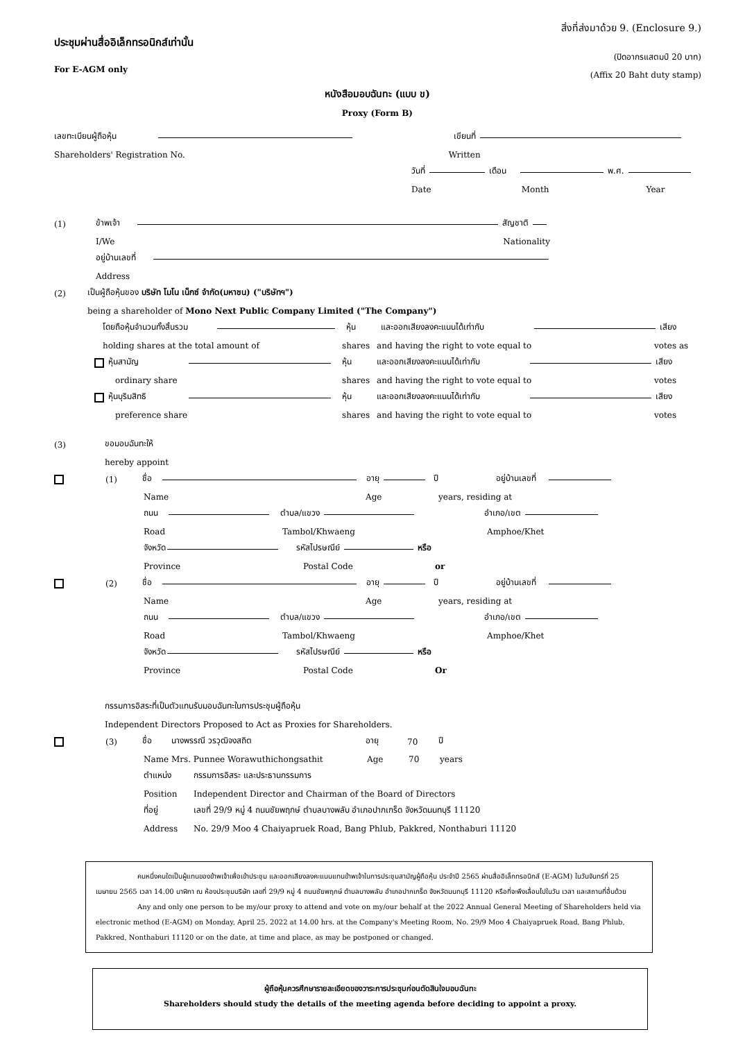ประชุมผ่านสื่ออิเล็กทรอนิกส์เท่านั้น
For E-AGM only
หนังสือมอบฉันทะ (แบบ ข)
Proxy (Form B)
สิ่งที่ส่งมาด้วย 9. (Enclosure 9.)
(ปิดอากรแสตมป์ 20 บาท)
(Affix 20 Baht duty stamp)
เลขทะเบียนผู้ถือหุ้น เขียนที่
Shareholders' Registration No. Written
วันที่ เดือน พ.ศ.
Date Month Year
(1) ข้าพเจ้า สัญชาติ
I/We Nationality
อยู่บ้านเลขที่
Address
(2) เป็นผู้ถือหุ้นของ บริษัท โมโน เน็กซ์ จำกัด(มหาชน) ("บริษัทฯ")
being a shareholder of Mono Next Public Company Limited ("The Company")
โดยถือหุ้นจำนวนทั้งสิ้นรวม หุ้น และออกเสียงลงคะแนนได้เท่ากับ เสียง
holding shares at the total amount of shares and having the right to vote equal to votes as
หุ้นสามัญ หุ้น และออกเสียงลงคะแนนได้เท่ากับ เสียง
ordinary share shares and having the right to vote equal to votes
หุ้นบุริมสิทธิ หุ้น และออกเสียงลงคะแนนได้เท่ากับ เสียง
preference share shares and having the right to vote equal to votes
(3) ขอมอบฉันทะให้
hereby appoint
(1) ชื่อ อายุ ปี อยู่บ้านเลขที่
Name Age years, residing at
ถนน ตำบล/แขวง อำเภอ/เขต
Road Tambol/Khwaeng Amphoe/Khet
จังหวัด รหัสไปรษณีย์ หรือ
Province Postal Code or
(2) ชื่อ อายุ ปี อยู่บ้านเลขที่
Name Age years, residing at
ถนน ตำบล/แขวง อำเภอ/เขต
Road Tambol/Khwaeng Amphoe/Khet
จังหวัด รหัสไปรษณีย์ หรือ
Province Postal Code Or
กรรมการอิสระที่เป็นตัวแทนรับมอบฉันทะในการประชุมผู้ถือหุ้น
Independent Directors Proposed to Act as Proxies for Shareholders.
(3) ชื่อ นางพรรณี วรวุฒิจงสถิต อายุ 70 ปี
Name Mrs. Punnee Worawuthichongsathit Age 70 years
ตำแหน่ง กรรมการอิสระ และประธานกรรมการ
Position Independent Director and Chairman of the Board of Directors
ที่อยู่ เลขที่ 29/9 หมู่ 4 ถนนชัยพฤกษ์ ตำบลบางพลับ อำเภอปากเกร็ด จังหวัดนนทบุรี 11120
Address No. 29/9 Moo 4 Chaiyapruek Road, Bang Phlub, Pakkred, Nonthaburi 11120
คนหนึ่งคนใดเป็นผู้แทนของข้าพเจ้าเพื่อเข้าประชุม และออกเสียงลงคะแนนแทนข้าพเจ้าในการประชุมสามัญผู้ถือหุ้น ประจำปี 2565 ผ่านสื่ออิเล็กทรอนิกส์ (E-AGM) ในวันจันทร์ที่ 25 เมษายน 2565 เวลา 14.00 นาฬิกา ณ ห้องประชุมบริษัท เลขที่ 29/9 หมู่ 4 ถนนชัยพฤกษ์ ตำบลบางพลับ อำเภอปากเกร็ด จังหวัดนนทบุรี 11120 หรือที่จะพึงเลื่อนไปในวัน เวลา และสถานที่อื่นด้วย
Any and only one person to be my/our proxy to attend and vote on my/our behalf at the 2022 Annual General Meeting of Shareholders held via electronic method (E-AGM) on Monday, April 25, 2022 at 14.00 hrs. at the Company's Meeting Room, No. 29/9 Moo 4 Chaiyapruek Road, Bang Phlub, Pakkred, Nonthaburi 11120 or on the date, at time and place, as may be postponed or changed.
ผู้ถือหุ้นควรศึกษารายละเอียดของวาระการประชุมก่อนตัดสินใจมอบฉันทะ
Shareholders should study the details of the meeting agenda before deciding to appoint a proxy.